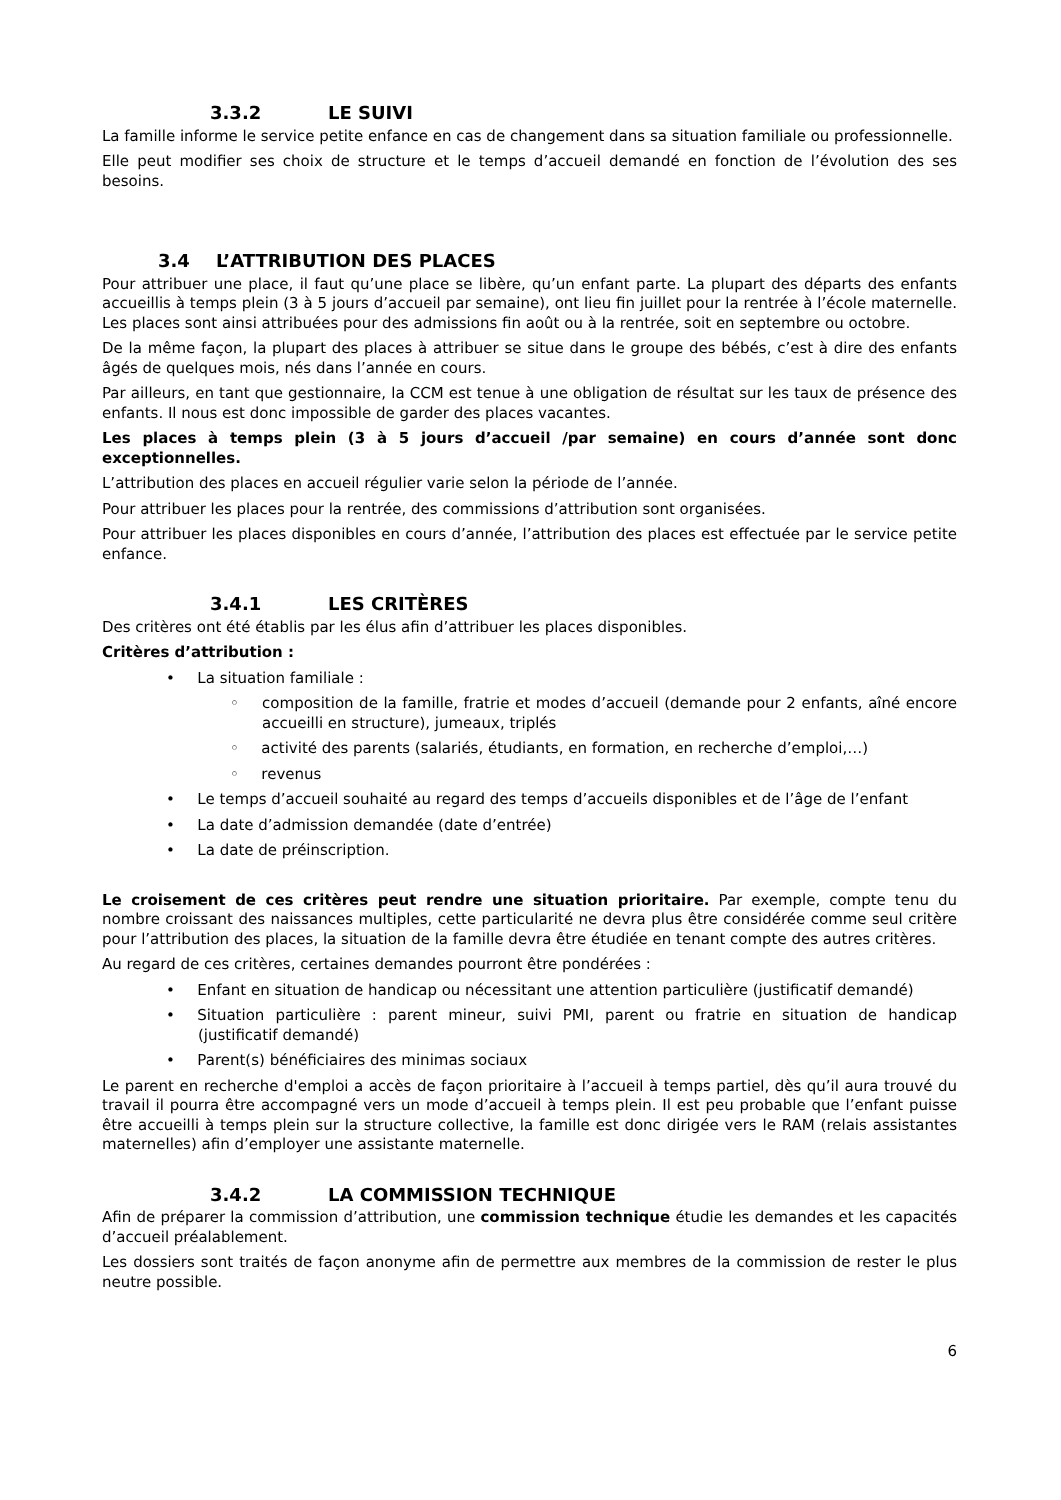3.3.2 LE SUIVI
La famille informe le service petite enfance en cas de changement dans sa situation familiale ou professionnelle.
Elle peut modifier ses choix de structure et le temps d’accueil demandé en fonction de l’évolution des ses besoins.
3.4 L’ATTRIBUTION DES PLACES
Pour attribuer une place, il faut qu’une place se libère, qu’un enfant parte. La plupart des départs des enfants accueillis à temps plein (3 à 5 jours d’accueil par semaine), ont lieu fin juillet pour la rentrée à l’école maternelle. Les places sont ainsi attribuées pour des admissions fin août ou à la rentrée, soit en septembre ou octobre.
De la même façon, la plupart des places à attribuer se situe dans le groupe des bébés, c’est à dire des enfants âgés de quelques mois, nés dans l’année en cours.
Par ailleurs, en tant que gestionnaire, la CCM est tenue à une obligation de résultat sur les taux de présence des enfants. Il nous est donc impossible de garder des places vacantes.
Les places à temps plein (3 à 5 jours d’accueil /par semaine) en cours d’année sont donc exceptionnelles.
L’attribution des places en accueil régulier varie selon la période de l’année.
Pour attribuer les places pour la rentrée, des commissions d’attribution sont organisées.
Pour attribuer les places disponibles en cours d’année, l’attribution des places est effectuée par le service petite enfance.
3.4.1 LES CRITÈRES
Des critères ont été établis par les élus afin d’attribuer les places disponibles.
Critères d’attribution :
•  La situation familiale :
◦  composition de la famille, fratrie et modes d’accueil (demande pour 2 enfants, aîné encore accueilli en structure), jumeaux, triplés
◦  activité des parents (salariés, étudiants, en formation, en recherche d’emploi,…)
◦  revenus
•  Le temps d’accueil souhaité au regard des temps d’accueils disponibles et de l’âge de l’enfant
•  La date d’admission demandée (date d’entrée)
•  La date de préinscription.
Le croisement de ces critères peut rendre une situation prioritaire. Par exemple, compte tenu du nombre croissant des naissances multiples, cette particularité ne devra plus être considérée comme seul critère pour l’attribution des places, la situation de la famille devra être étudiée en tenant compte des autres critères.
Au regard de ces critères, certaines demandes pourront être pondérées :
•  Enfant en situation de handicap ou nécessitant une attention particulière (justificatif demandé)
•  Situation particulière : parent mineur, suivi PMI, parent ou fratrie en situation de handicap (justificatif demandé)
•  Parent(s) bénéficiaires des minimas sociaux
Le parent en recherche d'emploi a accès de façon prioritaire à l’accueil à temps partiel, dès qu’il aura trouvé du travail il pourra être accompagné vers un mode d’accueil à temps plein. Il est peu probable que l’enfant puisse être accueilli à temps plein sur la structure collective, la famille est donc dirigée vers le RAM (relais assistantes maternelles) afin d’employer une assistante maternelle.
3.4.2 LA COMMISSION TECHNIQUE
Afin de préparer la commission d’attribution, une commission technique étudie les demandes et les capacités d’accueil préalablement.
Les dossiers sont traités de façon anonyme afin de permettre aux membres de la commission de rester le plus neutre possible.
6